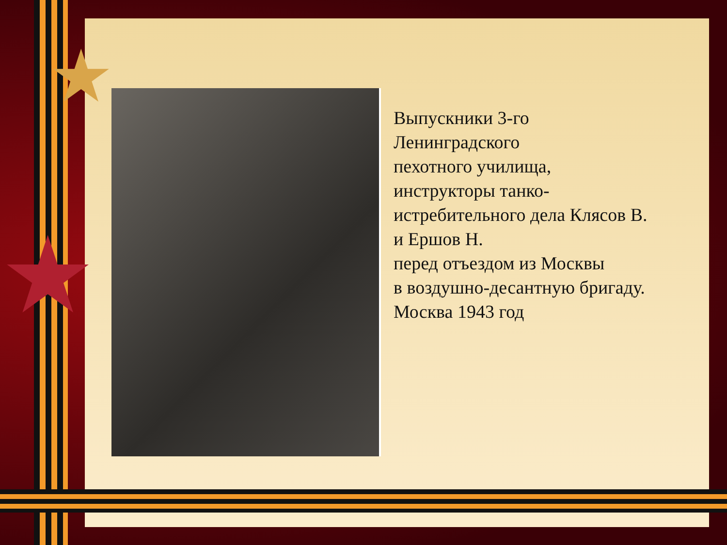★
★
Выпускники 3-го
Ленинградского
пехотного училища,
инструкторы танко-
истребительного дела Клясов В.
и Ершов Н.
перед отъездом из Москвы
в воздушно-десантную бригаду.
Москва 1943 год